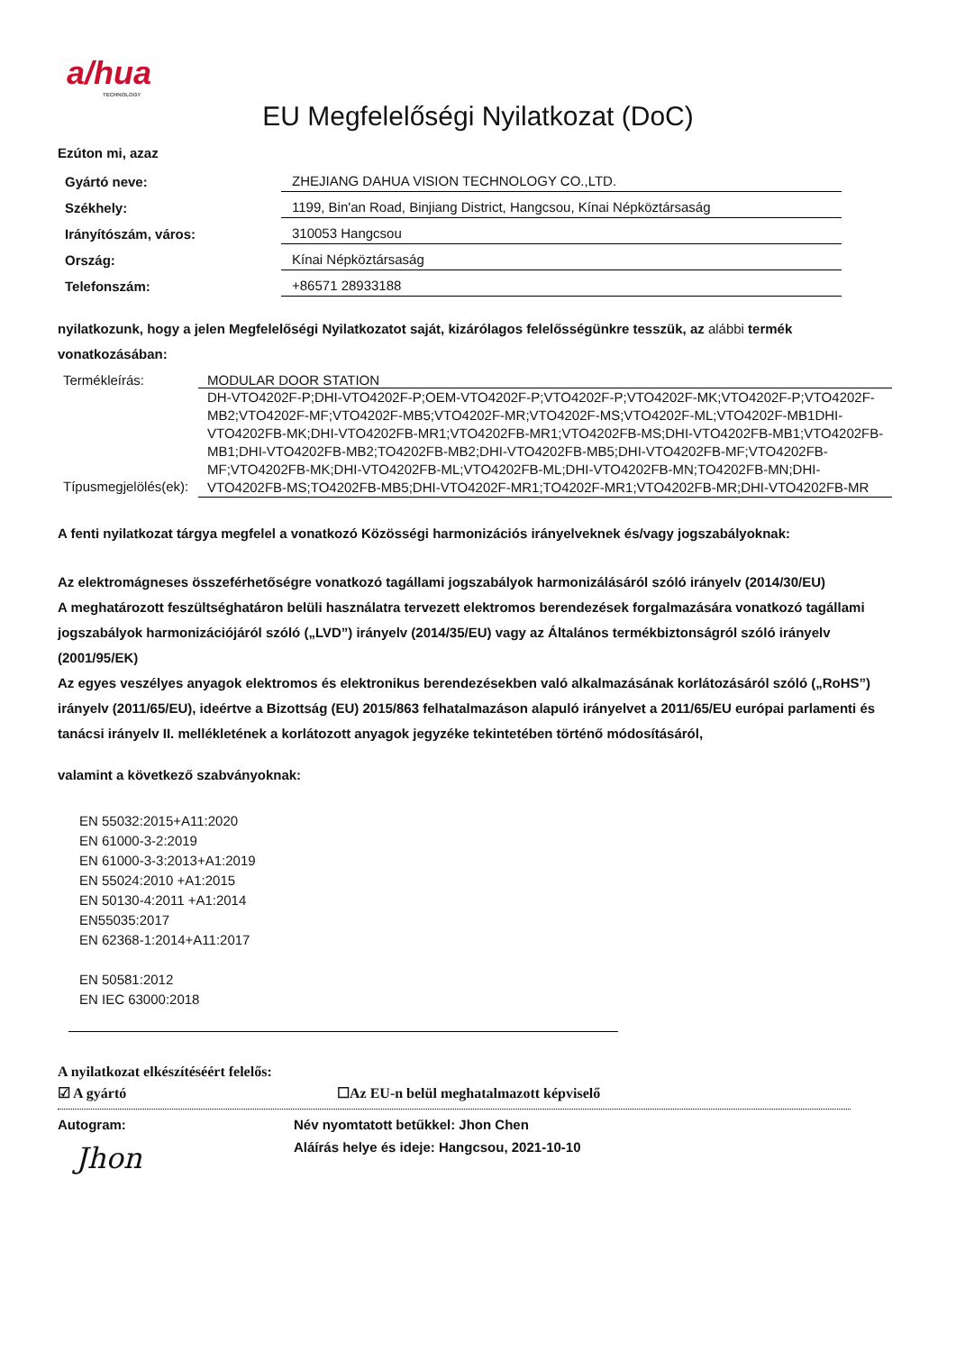a/hua
TECHNOLOGY
EU Megfelelőségi Nyilatkozat (DoC)
Ezúton mi, azaz
| Gyártó neve: | ZHEJIANG DAHUA VISION TECHNOLOGY CO.,LTD. |
| Székhely: | 1199, Bin'an Road, Binjiang District, Hangcsou, Kínai Népköztársaság |
| Irányítószám, város: | 310053 Hangcsou |
| Ország: | Kínai Népköztársaság |
| Telefonszám: | +86571 28933188 |
nyilatkozunk, hogy a jelen Megfelelőségi Nyilatkozatot saját, kizárólagos felelősségünkre tesszük, az alábbi termék vonatkozásában:
| Termékleírás: | MODULAR DOOR STATION |
| Típusmegjelölés(ek): | DH-VTO4202F-P;DHI-VTO4202F-P;OEM-VTO4202F-P;VTO4202F-P;VTO4202F-MK;VTO4202F-P;VTO4202F-MB2;VTO4202F-MF;VTO4202F-MB5;VTO4202F-MR;VTO4202F-MS;VTO4202F-ML;VTO4202F-MB1DHI-VTO4202FB-MK;DHI-VTO4202FB-MR1;VTO4202FB-MR1;VTO4202FB-MS;DHI-VTO4202FB-MB1;VTO4202FB-MB1;DHI-VTO4202FB-MB2;TO4202FB-MB2;DHI-VTO4202FB-MB5;DHI-VTO4202FB-MF;VTO4202FB-MF;VTO4202FB-MK;DHI-VTO4202FB-ML;VTO4202FB-ML;DHI-VTO4202FB-MN;TO4202FB-MN;DHI-VTO4202FB-MS;TO4202FB-MB5;DHI-VTO4202F-MR1;TO4202F-MR1;VTO4202FB-MR;DHI-VTO4202FB-MR |
A fenti nyilatkozat tárgya megfelel a vonatkozó Közösségi harmonizációs irányelveknek és/vagy jogszabályoknak:
Az elektromágneses összeférhetőségre vonatkozó tagállami jogszabályok harmonizálásáról szóló irányelv (2014/30/EU)
A meghatározott feszültséghatáron belüli használatra tervezett elektromos berendezések forgalmazására vonatkozó tagállami jogszabályok harmonizációjáról szóló („LVD”) irányelv (2014/35/EU) vagy az Általános termékbiztonságról szóló irányelv (2001/95/EK)
Az egyes veszélyes anyagok elektromos és elektronikus berendezésekben való alkalmazásának korlátozásáról szóló („RoHS”) irányelv (2011/65/EU), ideértve a Bizottság (EU) 2015/863 felhatalmazáson alapuló irányelvet a 2011/65/EU európai parlamenti és tanácsi irányelv II. mellékletének a korlátozott anyagok jegyzéke tekintetében történő módosításáról,
valamint a következő szabványoknak:
EN 55032:2015+A11:2020
EN 61000-3-2:2019
EN 61000-3-3:2013+A1:2019
EN 55024:2010 +A1:2015
EN 50130-4:2011 +A1:2014
EN55035:2017
EN 62368-1:2014+A11:2017
EN 50581:2012
EN IEC 63000:2018
A nyilatkozat elkészítéséért felelős:
☑ A gyártó ☐Az EU-n belül meghatalmazott képviselő
Autogram:
Jhon
Név nyomtatott betűkkel: Jhon Chen
Aláírás helye és ideje: Hangcsou, 2021-10-10